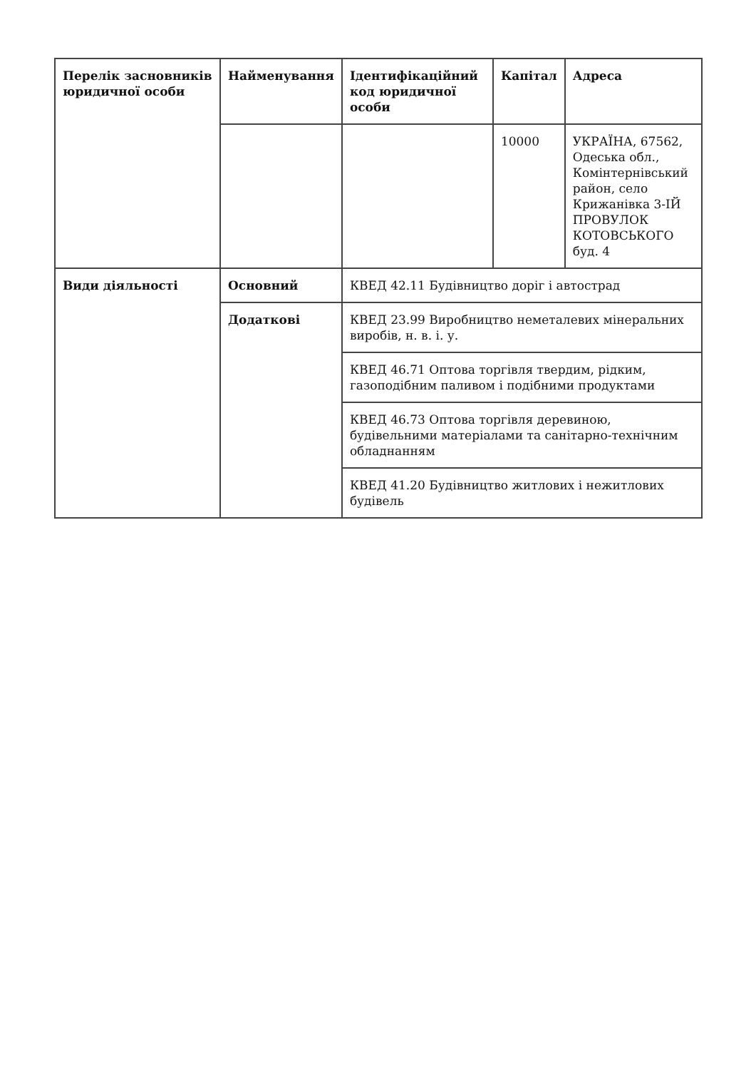| Перелік засновників юридичної особи | Найменування | Ідентифікаційний код юридичної особи | Капітал | Адреса |
| | | | 10000 | УКРАЇНА, 67562, Одеська обл., Комінтернівський район, село Крижанівка 3-ІЙ ПРОВУЛОК КОТОВСЬКОГО буд. 4 |
| Види діяльності | Основний | КВЕД 42.11 Будівництво доріг і автострад | | |
| | Додаткові | КВЕД 23.99 Виробництво неметалевих мінеральних виробів, н. в. і. у. | | |
| | | КВЕД 46.71 Оптова торгівля твердим, рідким, газоподібним паливом і подібними продуктами | | |
| | | КВЕД 46.73 Оптова торгівля деревиною, будівельними матеріалами та санітарно-технічним обладнанням | | |
| | | КВЕД 41.20 Будівництво житлових і нежитлових будівель | | |